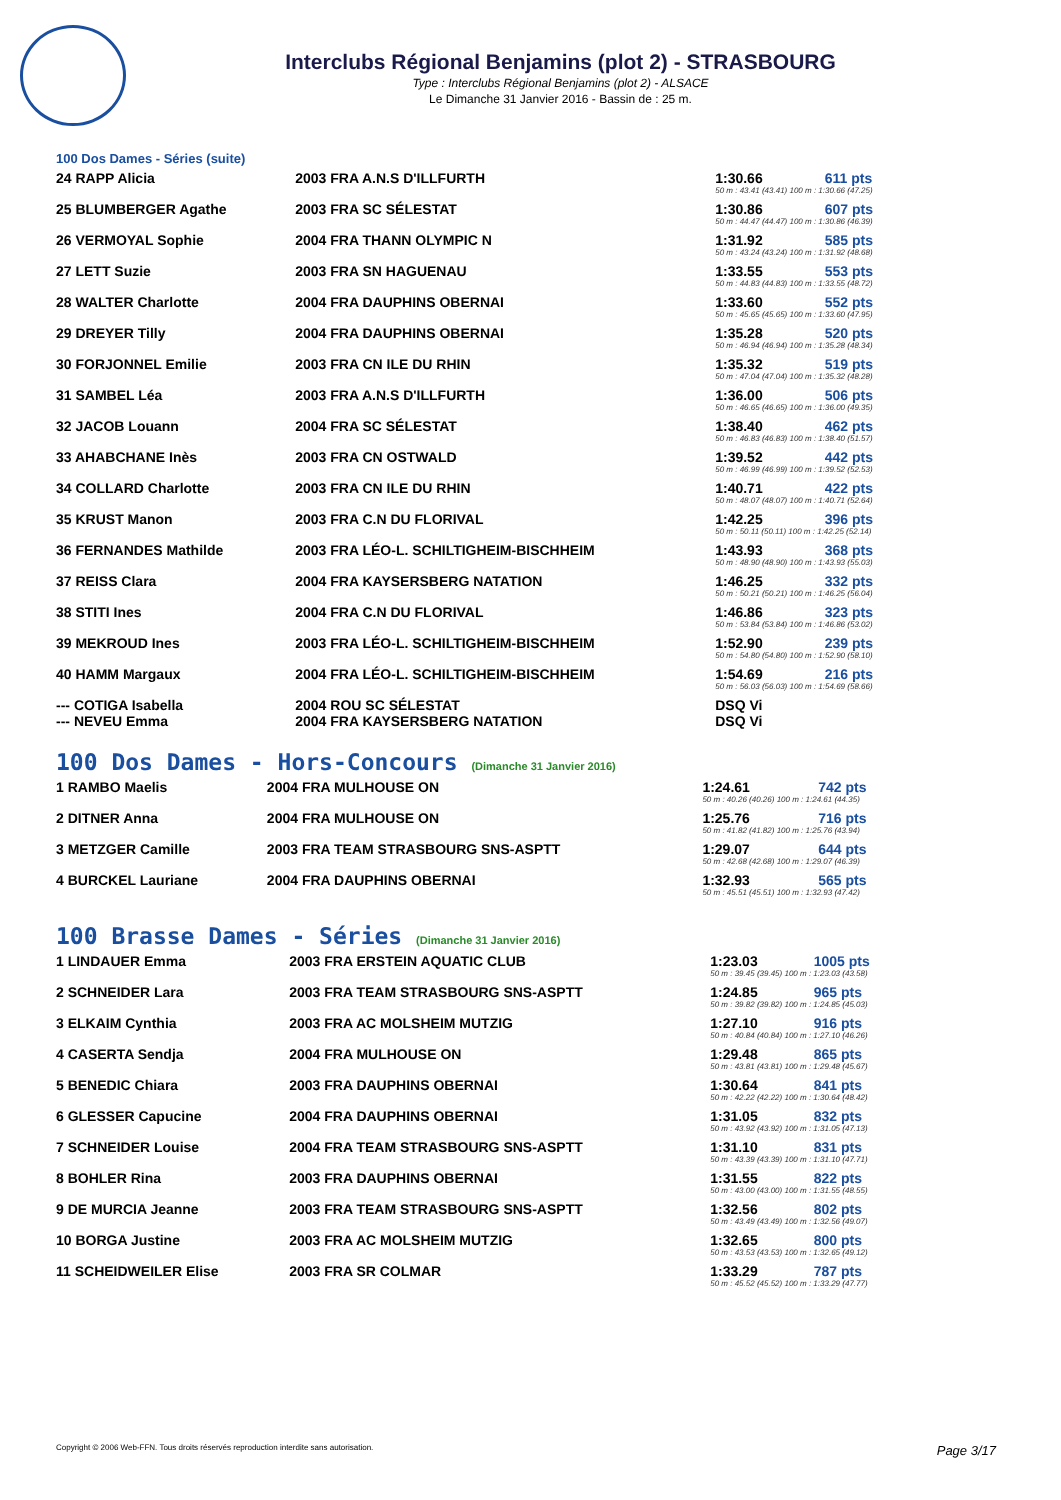Interclubs Régional Benjamins (plot 2) - STRASBOURG
Type : Interclubs Régional Benjamins (plot 2) - ALSACE
Le Dimanche 31 Janvier 2016 - Bassin de : 25 m.
100 Dos Dames - Séries (suite)
| 24 RAPP Alicia | 2003 FRA A.N.S D'ILLFURTH | 1:30.66 | 611 pts |
| | | 50 m : 43.41 (43.41) 100 m : 1:30.66 (47.25) | |
| 25 BLUMBERGER Agathe | 2003 FRA SC SÉLESTAT | 1:30.86 | 607 pts |
| | | 50 m : 44.47 (44.47) 100 m : 1:30.86 (46.39) | |
| 26 VERMOYAL Sophie | 2004 FRA THANN OLYMPIC N | 1:31.92 | 585 pts |
| | | 50 m : 43.24 (43.24) 100 m : 1:31.92 (48.68) | |
| 27 LETT Suzie | 2003 FRA SN HAGUENAU | 1:33.55 | 553 pts |
| | | 50 m : 44.83 (44.83) 100 m : 1:33.55 (48.72) | |
| 28 WALTER Charlotte | 2004 FRA DAUPHINS OBERNAI | 1:33.60 | 552 pts |
| | | 50 m : 45.65 (45.65) 100 m : 1:33.60 (47.95) | |
| 29 DREYER Tilly | 2004 FRA DAUPHINS OBERNAI | 1:35.28 | 520 pts |
| | | 50 m : 46.94 (46.94) 100 m : 1:35.28 (48.34) | |
| 30 FORJONNEL Emilie | 2003 FRA CN ILE DU RHIN | 1:35.32 | 519 pts |
| | | 50 m : 47.04 (47.04) 100 m : 1:35.32 (48.28) | |
| 31 SAMBEL Léa | 2003 FRA A.N.S D'ILLFURTH | 1:36.00 | 506 pts |
| | | 50 m : 46.65 (46.65) 100 m : 1:36.00 (49.35) | |
| 32 JACOB Louann | 2004 FRA SC SÉLESTAT | 1:38.40 | 462 pts |
| | | 50 m : 46.83 (46.83) 100 m : 1:38.40 (51.57) | |
| 33 AHABCHANE Inès | 2003 FRA CN OSTWALD | 1:39.52 | 442 pts |
| | | 50 m : 46.99 (46.99) 100 m : 1:39.52 (52.53) | |
| 34 COLLARD Charlotte | 2003 FRA CN ILE DU RHIN | 1:40.71 | 422 pts |
| | | 50 m : 48.07 (48.07) 100 m : 1:40.71 (52.64) | |
| 35 KRUST Manon | 2003 FRA C.N DU FLORIVAL | 1:42.25 | 396 pts |
| | | 50 m : 50.11 (50.11) 100 m : 1:42.25 (52.14) | |
| 36 FERNANDES Mathilde | 2003 FRA LÉO-L. SCHILTIGHEIM-BISCHHEIM | 1:43.93 | 368 pts |
| | | 50 m : 48.90 (48.90) 100 m : 1:43.93 (55.03) | |
| 37 REISS Clara | 2004 FRA KAYSERSBERG NATATION | 1:46.25 | 332 pts |
| | | 50 m : 50.21 (50.21) 100 m : 1:46.25 (56.04) | |
| 38 STITI Ines | 2004 FRA C.N DU FLORIVAL | 1:46.86 | 323 pts |
| | | 50 m : 53.84 (53.84) 100 m : 1:46.86 (53.02) | |
| 39 MEKROUD Ines | 2003 FRA LÉO-L. SCHILTIGHEIM-BISCHHEIM | 1:52.90 | 239 pts |
| | | 50 m : 54.80 (54.80) 100 m : 1:52.90 (58.10) | |
| 40 HAMM Margaux | 2004 FRA LÉO-L. SCHILTIGHEIM-BISCHHEIM | 1:54.69 | 216 pts |
| | | 50 m : 56.03 (56.03) 100 m : 1:54.69 (58.66) | |
| --- COTIGA Isabella | 2004 ROU SC SÉLESTAT | DSQ Vi | |
| --- NEVEU Emma | 2004 FRA KAYSERSBERG NATATION | DSQ Vi | |
100 Dos Dames - Hors-Concours (Dimanche 31 Janvier 2016)
| 1 RAMBO Maelis | 2004 FRA MULHOUSE ON | 1:24.61 | 742 pts |
| | | 50 m : 40.26 (40.26) 100 m : 1:24.61 (44.35) | |
| 2 DITNER Anna | 2004 FRA MULHOUSE ON | 1:25.76 | 716 pts |
| | | 50 m : 41.82 (41.82) 100 m : 1:25.76 (43.94) | |
| 3 METZGER Camille | 2003 FRA TEAM STRASBOURG SNS-ASPTT | 1:29.07 | 644 pts |
| | | 50 m : 42.68 (42.68) 100 m : 1:29.07 (46.39) | |
| 4 BURCKEL Lauriane | 2004 FRA DAUPHINS OBERNAI | 1:32.93 | 565 pts |
| | | 50 m : 45.51 (45.51) 100 m : 1:32.93 (47.42) | |
100 Brasse Dames - Séries (Dimanche 31 Janvier 2016)
| 1 LINDAUER Emma | 2003 FRA ERSTEIN AQUATIC CLUB | 1:23.03 | 1005 pts |
| | | 50 m : 39.45 (39.45) 100 m : 1:23.03 (43.58) | |
| 2 SCHNEIDER Lara | 2003 FRA TEAM STRASBOURG SNS-ASPTT | 1:24.85 | 965 pts |
| | | 50 m : 39.82 (39.82) 100 m : 1:24.85 (45.03) | |
| 3 ELKAIM Cynthia | 2003 FRA AC MOLSHEIM MUTZIG | 1:27.10 | 916 pts |
| | | 50 m : 40.84 (40.84) 100 m : 1:27.10 (46.26) | |
| 4 CASERTA Sendja | 2004 FRA MULHOUSE ON | 1:29.48 | 865 pts |
| | | 50 m : 43.81 (43.81) 100 m : 1:29.48 (45.67) | |
| 5 BENEDIC Chiara | 2003 FRA DAUPHINS OBERNAI | 1:30.64 | 841 pts |
| | | 50 m : 42.22 (42.22) 100 m : 1:30.64 (48.42) | |
| 6 GLESSER Capucine | 2004 FRA DAUPHINS OBERNAI | 1:31.05 | 832 pts |
| | | 50 m : 43.92 (43.92) 100 m : 1:31.05 (47.13) | |
| 7 SCHNEIDER Louise | 2004 FRA TEAM STRASBOURG SNS-ASPTT | 1:31.10 | 831 pts |
| | | 50 m : 43.39 (43.39) 100 m : 1:31.10 (47.71) | |
| 8 BOHLER Rina | 2003 FRA DAUPHINS OBERNAI | 1:31.55 | 822 pts |
| | | 50 m : 43.00 (43.00) 100 m : 1:31.55 (48.55) | |
| 9 DE MURCIA Jeanne | 2003 FRA TEAM STRASBOURG SNS-ASPTT | 1:32.56 | 802 pts |
| | | 50 m : 43.49 (43.49) 100 m : 1:32.56 (49.07) | |
| 10 BORGA Justine | 2003 FRA AC MOLSHEIM MUTZIG | 1:32.65 | 800 pts |
| | | 50 m : 43.53 (43.53) 100 m : 1:32.65 (49.12) | |
| 11 SCHEIDWEILER Elise | 2003 FRA SR COLMAR | 1:33.29 | 787 pts |
| | | 50 m : 45.52 (45.52) 100 m : 1:33.29 (47.77) | |
Copyright © 2006 Web-FFN. Tous droits réservés reproduction interdite sans autorisation. Page 3/17